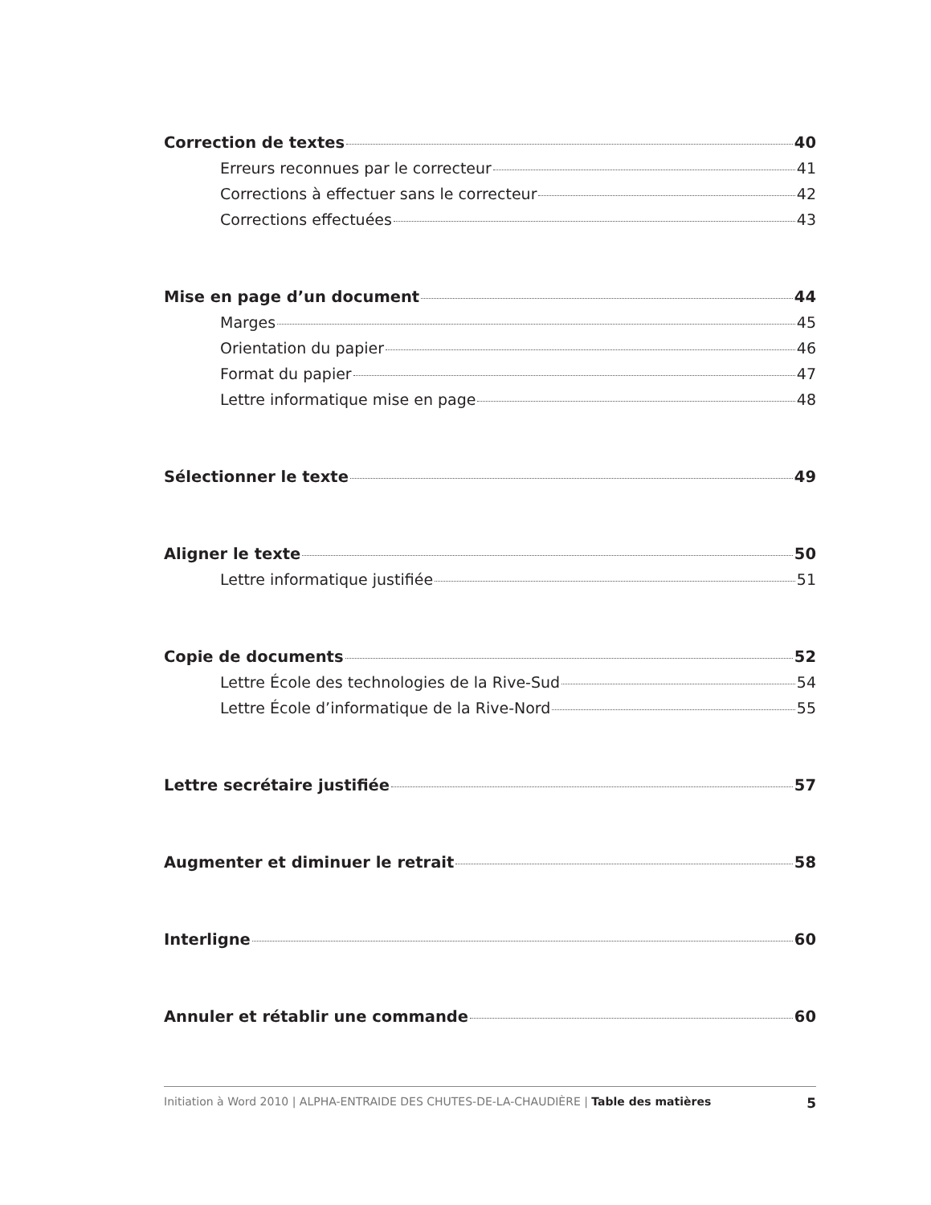Correction de textes 40
Erreurs reconnues par le correcteur 41
Corrections à effectuer sans le correcteur 42
Corrections effectuées 43
Mise en page d’un document 44
Marges 45
Orientation du papier 46
Format du papier 47
Lettre informatique mise en page 48
Sélectionner le texte 49
Aligner le texte 50
Lettre informatique justifiée 51
Copie de documents 52
Lettre École des technologies de la Rive-Sud 54
Lettre École d’informatique de la Rive-Nord 55
Lettre secrétaire justifiée 57
Augmenter et diminuer le retrait 58
Interligne 60
Annuler et rétablir une commande 60
Initiation à Word 2010 | ALPHA-ENTRAIDE DES CHUTES-DE-LA-CHAUDIÈRE | Table des matières 5